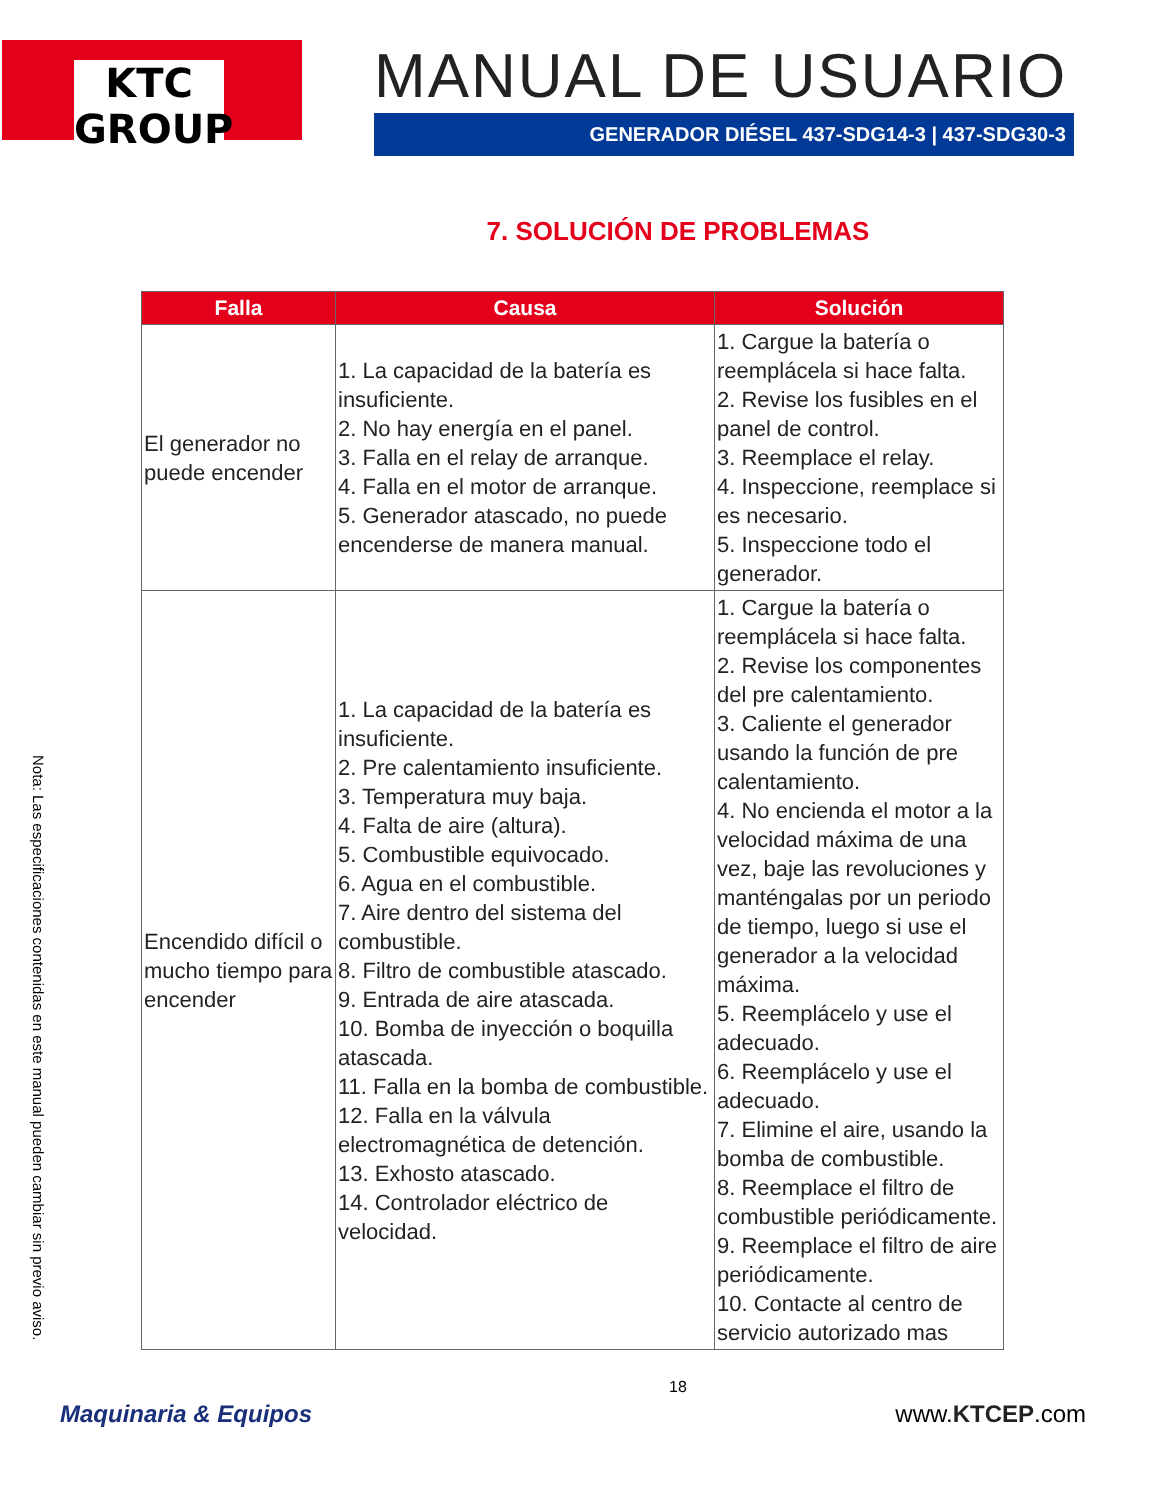KTC GROUP
MANUAL DE USUARIO
GENERADOR DIÉSEL 437-SDG14-3 | 437-SDG30-3
7. SOLUCIÓN DE PROBLEMAS
| Falla | Causa | Solución |
| --- | --- | --- |
| El generador no puede encender | 1. La capacidad de la batería es insuficiente. 2. No hay energía en el panel. 3. Falla en el relay de arranque. 4. Falla en el motor de arranque. 5. Generador atascado, no puede encenderse de manera manual. | 1. Cargue la batería o reemplácela si hace falta. 2. Revise los fusibles en el panel de control. 3. Reemplace el relay. 4. Inspeccione, reemplace si es necesario. 5. Inspeccione todo el generador. |
| Encendido difícil o mucho tiempo para encender | 1. La capacidad de la batería es insuficiente. 2. Pre calentamiento insuficiente. 3. Temperatura muy baja. 4. Falta de aire (altura). 5. Combustible equivocado. 6. Agua en el combustible. 7. Aire dentro del sistema del combustible. 8. Filtro de combustible atascado. 9. Entrada de aire atascada. 10. Bomba de inyección o boquilla atascada. 11. Falla en la bomba de combustible. 12. Falla en la válvula electromagnética de detención. 13. Exhosto atascado. 14. Controlador eléctrico de velocidad. | 1. Cargue la batería o reemplácela si hace falta. 2. Revise los componentes del pre calentamiento. 3. Caliente el generador usando la función de pre calentamiento. 4. No encienda el motor a la velocidad máxima de una vez, baje las revoluciones y manténgalas por un periodo de tiempo, luego si use el generador a la velocidad máxima. 5. Reemplácelo y use el adecuado. 6. Reemplácelo y use el adecuado. 7. Elimine el aire, usando la bomba de combustible. 8. Reemplace el filtro de combustible periódicamente. 9. Reemplace el filtro de aire periódicamente. 10. Contacte al centro de servicio autorizado mas |
Nota: Las especificaciones contenidas en este manual pueden cambiar sin previo aviso.
18
Maquinaria & Equipos www.KTCEP.com